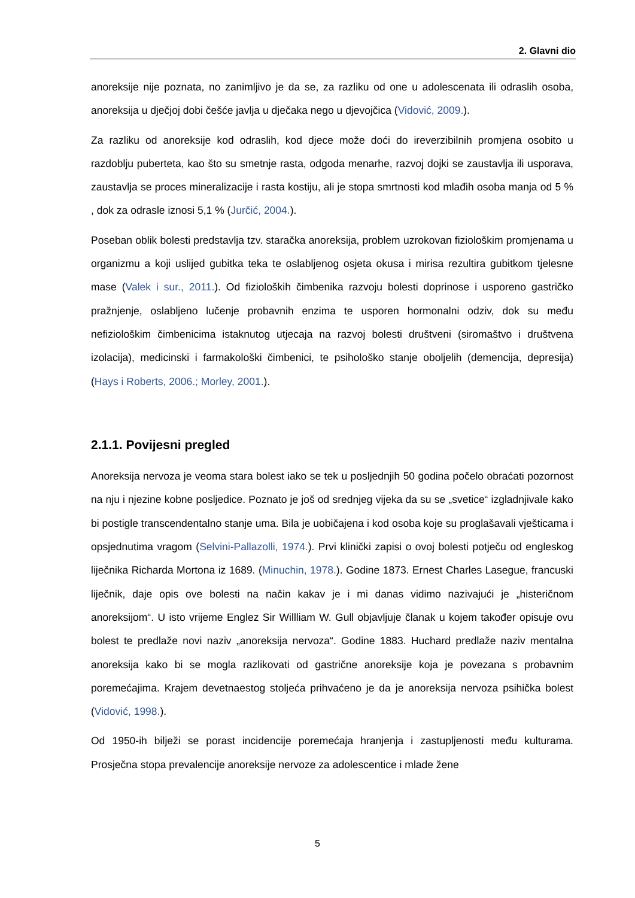2. Glavni dio
anoreksije nije poznata, no zanimljivo je da se, za razliku od one u adolescenata ili odraslih osoba, anoreksija u dječjoj dobi češće javlja u dječaka nego u djevojčica (Vidović, 2009.).
Za razliku od anoreksije kod odraslih, kod djece može doći do ireverzibilnih promjena osobito u razdoblju puberteta, kao što su smetnje rasta, odgoda menarhe, razvoj dojki se zaustavlja ili usporava, zaustavlja se proces mineralizacije i rasta kostiju, ali je stopa smrtnosti kod mlađih osoba manja od 5 % , dok za odrasle iznosi 5,1 % (Jurčić, 2004.).
Poseban oblik bolesti predstavlja tzv. staračka anoreksija, problem uzrokovan fiziološkim promjenama u organizmu a koji uslijed gubitka teka te oslabljenog osjeta okusa i mirisa rezultira gubitkom tjelesne mase (Valek i sur., 2011.). Od fizioloških čimbenika razvoju bolesti doprinose i usporeno gastričko pražnjenje, oslabljeno lučenje probavnih enzima te usporen hormonalni odziv, dok su među nefiziološkim čimbenicima istaknutog utjecaja na razvoj bolesti društveni (siromaštvo i društvena izolacija), medicinski i farmakološki čimbenici, te psihološko stanje oboljelih (demencija, depresija) (Hays i Roberts, 2006.; Morley, 2001.).
2.1.1. Povijesni pregled
Anoreksija nervoza je veoma stara bolest iako se tek u posljednjih 50 godina počelo obraćati pozornost na nju i njezine kobne posljedice. Poznato je još od srednjeg vijeka da su se „svetice“ izgladnjivale kako bi postigle transcendentalno stanje uma. Bila je uobičajena i kod osoba koje su proglašavali vješticama i opsjednutima vragom (Selvini-Pallazolli, 1974.). Prvi klinički zapisi o ovoj bolesti potječu od engleskog liječnika Richarda Mortona iz 1689. (Minuchin, 1978.). Godine 1873. Ernest Charles Lasegue, francuski liječnik, daje opis ove bolesti na način kakav je i mi danas vidimo nazivajući je „histeričnom anoreksijom“. U isto vrijeme Englez Sir Willliam W. Gull objavljuje članak u kojem također opisuje ovu bolest te predlaže novi naziv „anoreksija nervoza“. Godine 1883. Huchard predlaže naziv mentalna anoreksija kako bi se mogla razlikovati od gastrične anoreksije koja je povezana s probavnim poremećajima. Krajem devetnaestog stoljeća prihvaćeno je da je anoreksija nervoza psihička bolest (Vidović, 1998.).
Od 1950-ih bilježi se porast incidencije poremećaja hranjenja i zastupljenosti među kulturama. Prosječna stopa prevalencije anoreksije nervoze za adolescentice i mlade žene
5